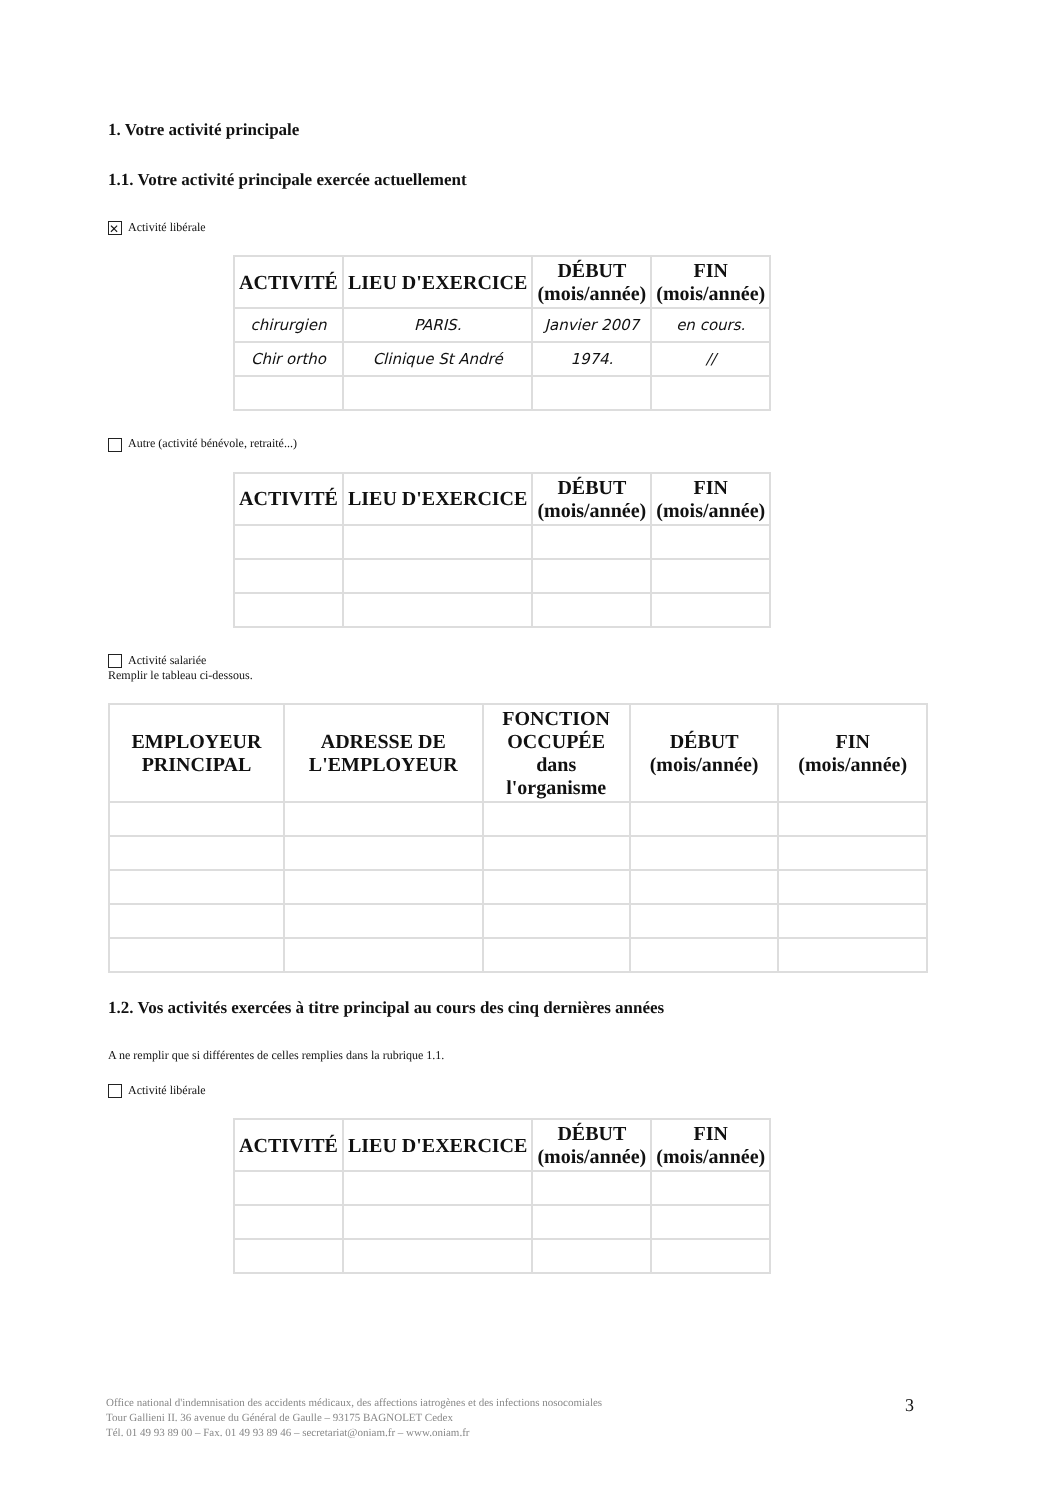1. Votre activité principale
1.1. Votre activité principale exercée actuellement
✕ Activité libérale
| ACTIVITÉ | LIEU D'EXERCICE | DÉBUT (mois/année) | FIN (mois/année) |
| --- | --- | --- | --- |
| chirurgien | PARIS. | Janvier 2007 | en cours. |
| Chir ortho | Clinique St André | 1974. | // |
Autre (activité bénévole, retraité...)
| ACTIVITÉ | LIEU D'EXERCICE | DÉBUT (mois/année) | FIN (mois/année) |
| --- | --- | --- | --- |
Activité salariée
Remplir le tableau ci-dessous.
| EMPLOYEUR PRINCIPAL | ADRESSE DE L'EMPLOYEUR | FONCTION OCCUPÉE dans l'organisme | DÉBUT (mois/année) | FIN (mois/année) |
| --- | --- | --- | --- | --- |
1.2. Vos activités exercées à titre principal au cours des cinq dernières années
A ne remplir que si différentes de celles remplies dans la rubrique 1.1.
Activité libérale
| ACTIVITÉ | LIEU D'EXERCICE | DÉBUT (mois/année) | FIN (mois/année) |
| --- | --- | --- | --- |
Office national d'indemnisation des accidents médicaux, des affections iatrogènes et des infections nosocomiales
Tour Gallieni II. 36 avenue du Général de Gaulle – 93175 BAGNOLET Cedex
Tél. 01 49 93 89 00 – Fax. 01 49 93 89 46 – secretariat@oniam.fr – www.oniam.fr
3